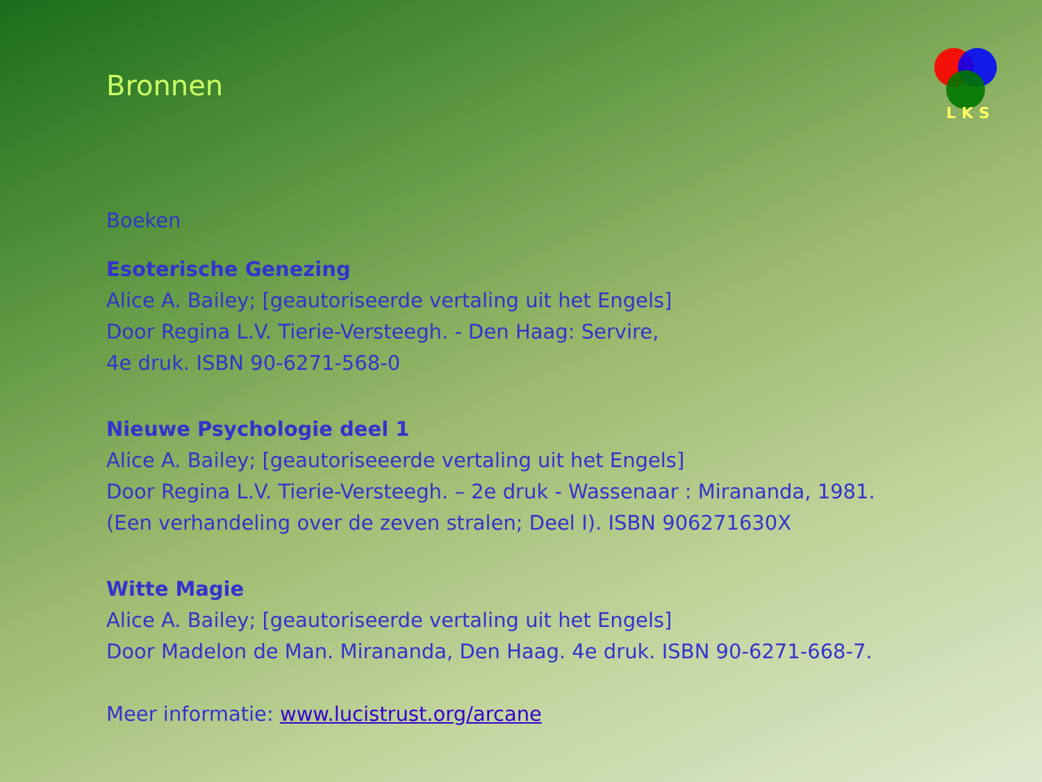Bronnen
LKS
Boeken
Esoterische Genezing
Alice A. Bailey; [geautoriseerde vertaling uit het Engels]
Door Regina L.V. Tierie-Versteegh. - Den Haag: Servire,
4e druk. ISBN 90-6271-568-0
Nieuwe Psychologie deel 1
Alice A. Bailey; [geautoriseeerde vertaling uit het Engels]
Door Regina L.V. Tierie-Versteegh. – 2e druk - Wassenaar : Mirananda, 1981.
(Een verhandeling over de zeven stralen; Deel I). ISBN 906271630X
Witte Magie
Alice A. Bailey; [geautoriseerde vertaling uit het Engels]
Door Madelon de Man. Mirananda, Den Haag. 4e druk. ISBN 90-6271-668-7.
Meer informatie: www.lucistrust.org/arcane